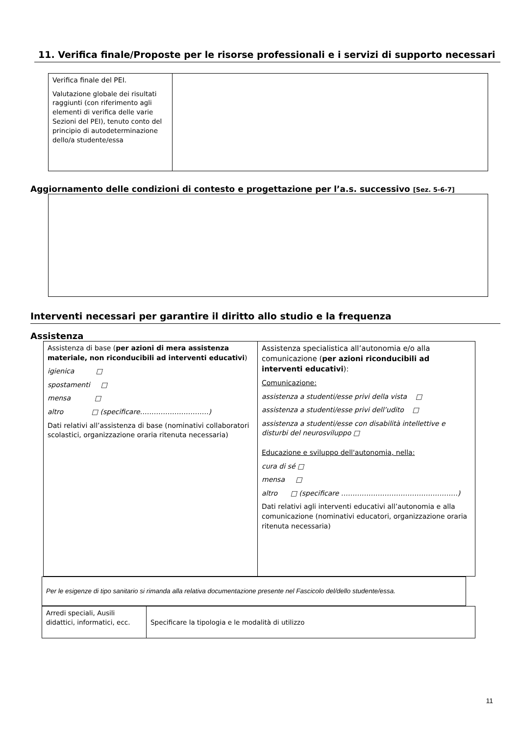11. Verifica finale/Proposte per le risorse professionali e i servizi di supporto necessari
| Verifica finale del PEI. Valutazione globale dei risultati raggiunti (con riferimento agli elementi di verifica delle varie Sezioni del PEI), tenuto conto del principio di autodeterminazione dello/a studente/essa | |
Aggiornamento delle condizioni di contesto e progettazione per l’a.s. successivo [Sez. 5-6-7]
Interventi necessari per garantire il diritto allo studio e la frequenza
Assistenza
| Assistenza di base ( per azioni di mera assistenza materiale, non riconducibili ad interventi educativi ) igienica □ spostamenti □ mensa □ altro □ (specificare…………………………) Dati relativi all’assistenza di base (nominativi collaboratori scolastici, organizzazione oraria ritenuta necessaria) | Assistenza specialistica all’autonomia e/o alla comunicazione ( per azioni riconducibili ad interventi educativi ): Comunicazione: assistenza a studenti/esse privi della vista □ assistenza a studenti/esse privi dell’udito □ assistenza a studenti/esse con disabilità intellettive e disturbi del neurosviluppo □ Educazione e sviluppo dell'autonomia, nella: cura di sé □ mensa □ altro □ (specificare ……………………………………………) Dati relativi agli interventi educativi all’autonomia e alla comunicazione (nominativi educatori, organizzazione oraria ritenuta necessaria) |
| Per le esigenze di tipo sanitario si rimanda alla relativa documentazione presente nel Fascicolo del/dello studente/essa. |
| Arredi speciali, Ausili didattici, informatici, ecc. | Specificare la tipologia e le modalità di utilizzo |
11